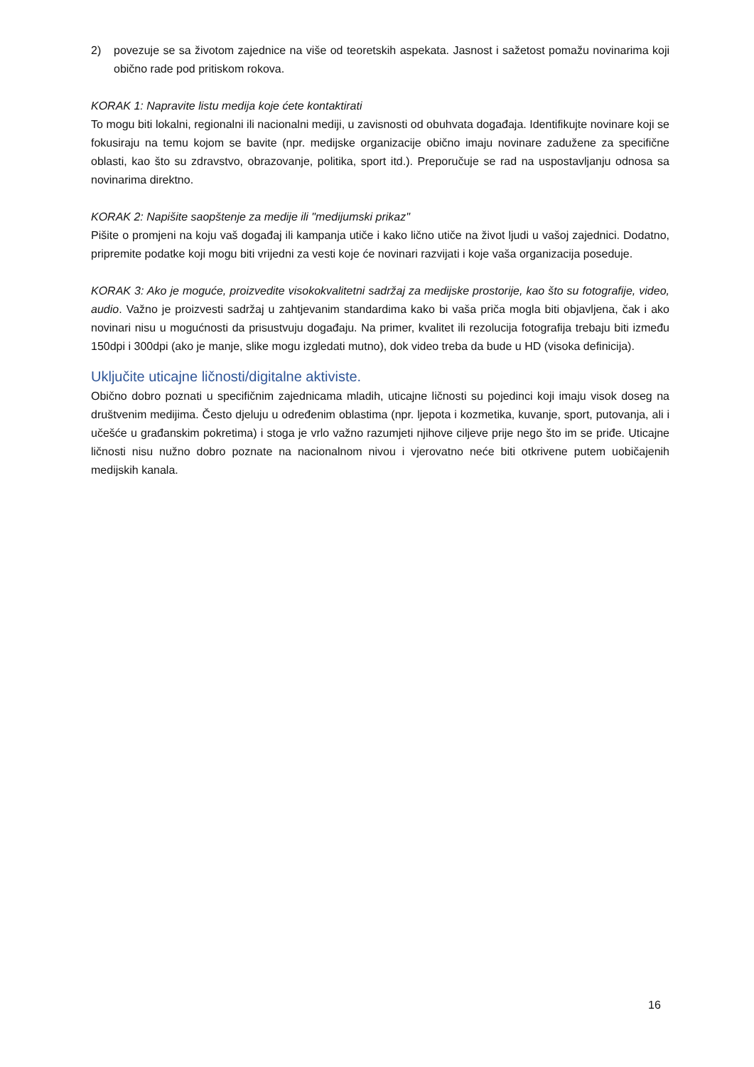2) povezuje se sa životom zajednice na više od teoretskih aspekata. Jasnost i sažetost pomažu novinarima koji obično rade pod pritiskom rokova.
KORAK 1: Napravite listu medija koje ćete kontaktirati
To mogu biti lokalni, regionalni ili nacionalni mediji, u zavisnosti od obuhvata događaja. Identifikujte novinare koji se fokusiraju na temu kojom se bavite (npr. medijske organizacije obično imaju novinare zadužene za specifične oblasti, kao što su zdravstvo, obrazovanje, politika, sport itd.). Preporučuje se rad na uspostavljanju odnosa sa novinarima direktno.
KORAK 2: Napišite saopštenje za medije ili "medijumski prikaz"
Pišite o promjeni na koju vaš događaj ili kampanja utiče i kako lično utiče na život ljudi u vašoj zajednici. Dodatno, pripremite podatke koji mogu biti vrijedni za vesti koje će novinari razvijati i koje vaša organizacija poseduje.
KORAK 3: Ako je moguće, proizvedite visokokvalitetni sadržaj za medijske prostorije, kao što su fotografije, video, audio. Važno je proizvesti sadržaj u zahtjevanim standardima kako bi vaša priča mogla biti objavljena, čak i ako novinari nisu u mogućnosti da prisustvuju događaju. Na primer, kvalitet ili rezolucija fotografija trebaju biti između 150dpi i 300dpi (ako je manje, slike mogu izgledati mutno), dok video treba da bude u HD (visoka definicija).
Uključite uticajne ličnosti/digitalne aktiviste.
Obično dobro poznati u specifičnim zajednicama mladih, uticajne ličnosti su pojedinci koji imaju visok doseg na društvenim medijima. Često djeluju u određenim oblastima (npr. ljepota i kozmetika, kuvanje, sport, putovanja, ali i učešće u građanskim pokretima) i stoga je vrlo važno razumjeti njihove ciljeve prije nego što im se priđe. Uticajne ličnosti nisu nužno dobro poznate na nacionalnom nivou i vjerovatno neće biti otkrivene putem uobičajenih medijskih kanala.
16